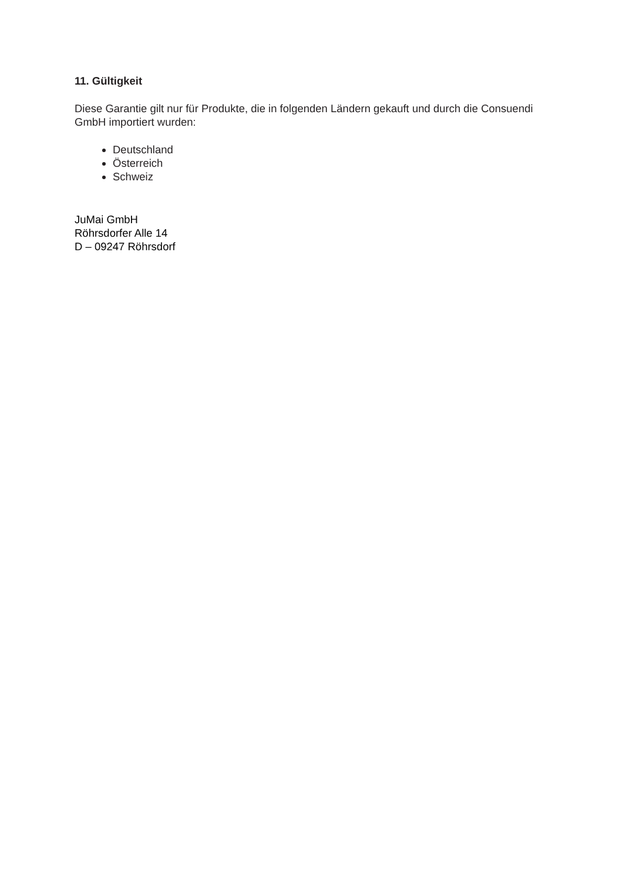11. Gültigkeit
Diese Garantie gilt nur für Produkte, die in folgenden Ländern gekauft und durch die Consuendi GmbH importiert wurden:
Deutschland
Österreich
Schweiz
JuMai GmbH
Röhrsdorfer Alle 14
D – 09247 Röhrsdorf